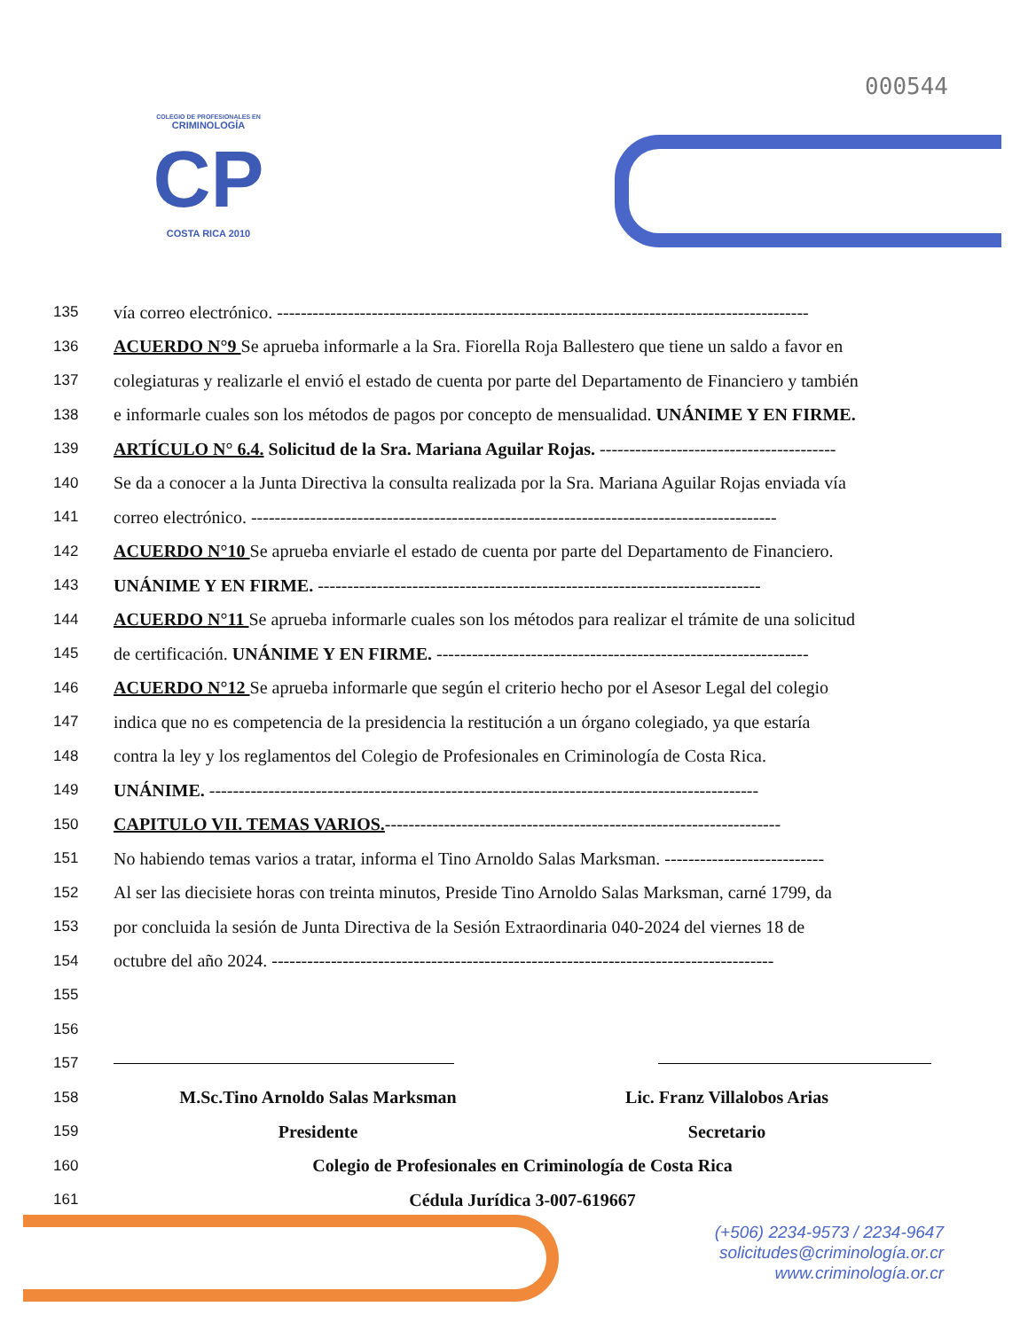000544
COLEGIO DE PROFESIONALES EN
CRIMINOLOGÍA
CP
COSTA RICA 2010
135 vía correo electrónico. ------------------------------------------------------------------------------------------
136 ACUERDO N°9 Se aprueba informarle a la Sra. Fiorella Roja Ballestero que tiene un saldo a favor en
137 colegiaturas y realizarle el envió el estado de cuenta por parte del Departamento de Financiero y también
138 e informarle cuales son los métodos de pagos por concepto de mensualidad. UNÁNIME Y EN FIRME.
139 ARTÍCULO N° 6.4. Solicitud de la Sra. Mariana Aguilar Rojas. ----------------------------------------
140 Se da a conocer a la Junta Directiva la consulta realizada por la Sra. Mariana Aguilar Rojas enviada vía
141 correo electrónico. -----------------------------------------------------------------------------------------
142 ACUERDO N°10 Se aprueba enviarle el estado de cuenta por parte del Departamento de Financiero.
143 UNÁNIME Y EN FIRME. ---------------------------------------------------------------------------
144 ACUERDO N°11 Se aprueba informarle cuales son los métodos para realizar el trámite de una solicitud
145 de certificación. UNÁNIME Y EN FIRME. ---------------------------------------------------------------
146 ACUERDO N°12 Se aprueba informarle que según el criterio hecho por el Asesor Legal del colegio
147 indica que no es competencia de la presidencia la restitución a un órgano colegiado, ya que estaría
148 contra la ley y los reglamentos del Colegio de Profesionales en Criminología de Costa Rica.
149 UNÁNIME. ---------------------------------------------------------------------------------------------
150 CAPITULO VII. TEMAS VARIOS.-------------------------------------------------------------------
151 No habiendo temas varios a tratar, informa el Tino Arnoldo Salas Marksman. ---------------------------
152 Al ser las diecisiete horas con treinta minutos, Preside Tino Arnoldo Salas Marksman, carné 1799, da
153 por concluida la sesión de Junta Directiva de la Sesión Extraordinaria 040-2024 del viernes 18 de
154 octubre del año 2024. -------------------------------------------------------------------------------------
155
156
157
158
M.Sc.Tino Arnoldo Salas Marksman
Lic. Franz Villalobos Arias
159
Presidente Secretario
160 Colegio de Profesionales en Criminología de Costa Rica
161 Cédula Jurídica 3-007-619667
(+506) 2234-9573 / 2234-9647
solicitudes@criminología.or.cr
www.criminología.or.cr